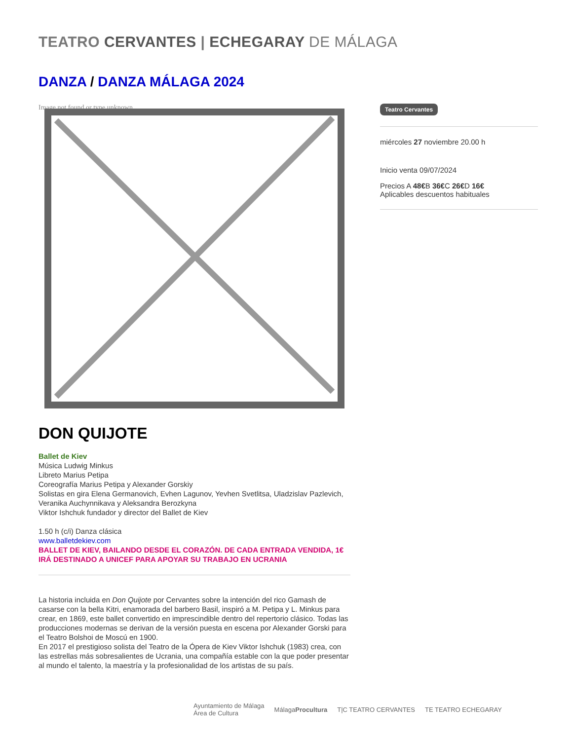TEATRO CERVANTES | ECHEGARAY DE MÁLAGA
DANZA / DANZA MÁLAGA 2024
Image not found or type unknown
DON QUIJOTE
Ballet de Kiev
Música Ludwig Minkus
Libreto Marius Petipa
Coreografía Marius Petipa y Alexander Gorskiy
Solistas en gira Elena Germanovich, Evhen Lagunov, Yevhen Svetlitsa, Uladzislav Pazlevich, Veranika Auchynnikava y Aleksandra Berozkyna
Viktor Ishchuk fundador y director del Ballet de Kiev
1.50 h (c/i) Danza clásica
www.balletdekiev.com
BALLET DE KIEV, BAILANDO DESDE EL CORAZÓN. DE CADA ENTRADA VENDIDA, 1€ IRÁ DESTINADO A UNICEF PARA APOYAR SU TRABAJO EN UCRANIA
La historia incluida en Don Quijote por Cervantes sobre la intención del rico Gamash de casarse con la bella Kitri, enamorada del barbero Basil, inspiró a M. Petipa y L. Minkus para crear, en 1869, este ballet convertido en imprescindible dentro del repertorio clásico. Todas las producciones modernas se derivan de la versión puesta en escena por Alexander Gorski para el Teatro Bolshoi de Moscú en 1900.
En 2017 el prestigioso solista del Teatro de la Ópera de Kiev Viktor Ishchuk (1983) crea, con las estrellas más sobresalientes de Ucrania, una compañía estable con la que poder presentar al mundo el talento, la maestría y la profesionalidad de los artistas de su país.
Teatro Cervantes
miércoles 27 noviembre 20.00 h
Inicio venta 09/07/2024
Precios A 48€B 36€C 26€D 16€
Aplicables descuentos habituales
Ayuntamiento de Málaga
Área de Cultura MálagaProcultura T|C TEATRO CERVANTES TE TEATRO ECHEGARAY